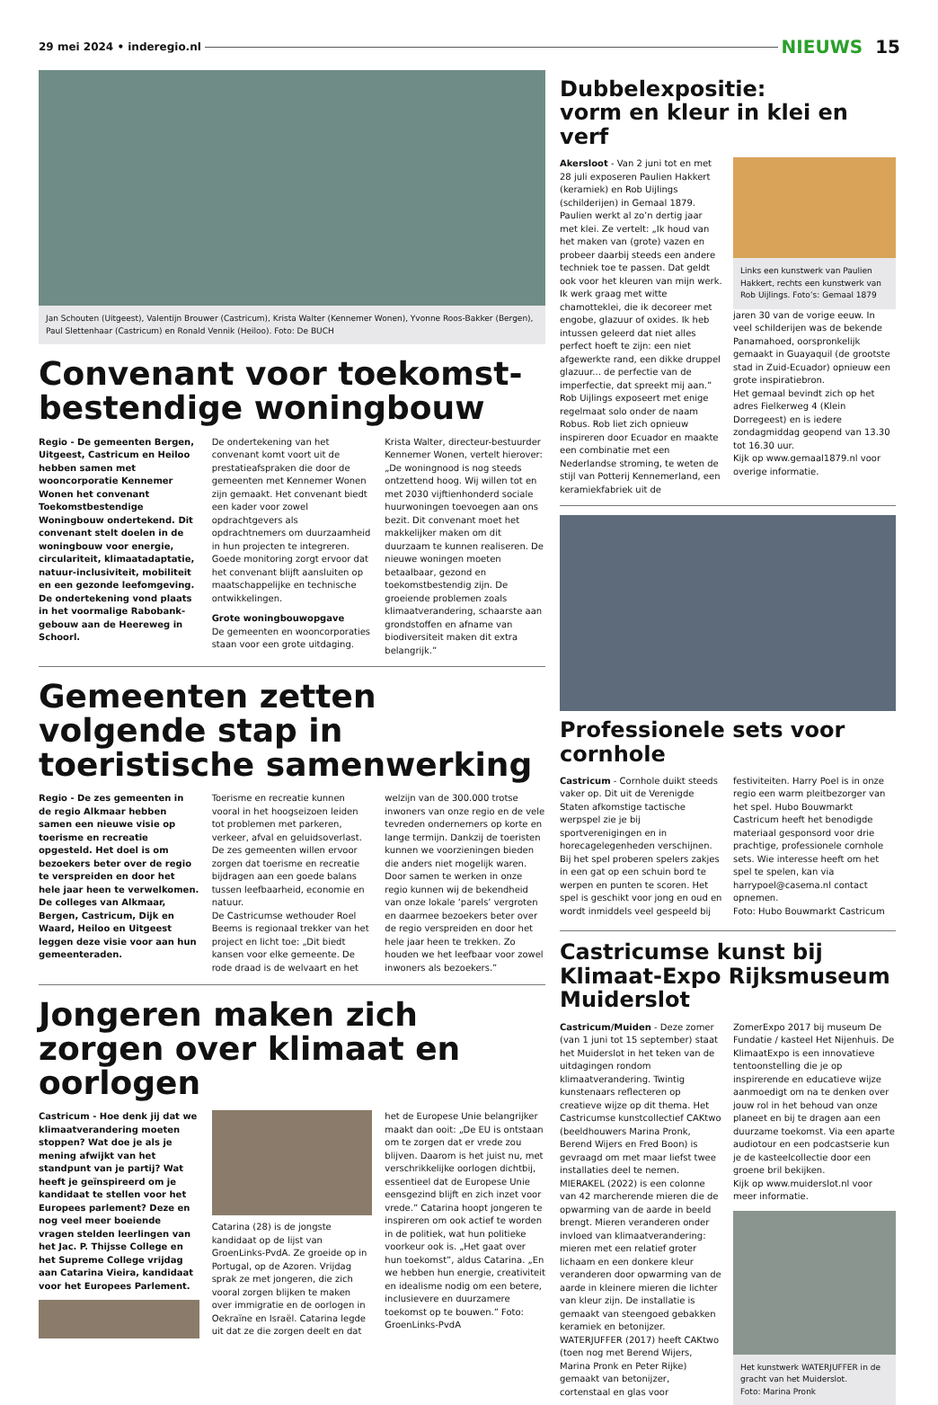29 mei 2024 • inderegio.nl NIEUWS 15
Jan Schouten (Uitgeest), Valentijn Brouwer (Castricum), Krista Walter (Kennemer Wonen), Yvonne Roos-Bakker (Bergen), Paul Slettenhaar (Castricum) en Ronald Vennik (Heiloo). Foto: De BUCH
Convenant voor toekomst-bestendige woningbouw
Regio - De gemeenten Bergen, Uitgeest, Castricum en Heiloo hebben samen met wooncorporatie Kennemer Wonen het convenant Toekomstbestendige Woningbouw ondertekend. Dit convenant stelt doelen in de woningbouw voor energie, circulariteit, klimaatadaptatie, natuur-inclusiviteit, mobiliteit en een gezonde leefomgeving. De ondertekening vond plaats in het voormalige Rabobank-gebouw aan de Heereweg in Schoorl.
De ondertekening van het convenant komt voort uit de prestatieafspraken die door de gemeenten met Kennemer Wonen zijn gemaakt. Het convenant biedt een kader voor zowel opdrachtgevers als opdrachtnemers om duurzaamheid in hun projecten te integreren. Goede monitoring zorgt ervoor dat het convenant blijft aansluiten op maatschappelijke en technische ontwikkelingen.
Grote woningbouwopgave
De gemeenten en wooncorporaties staan voor een grote uitdaging. Krista Walter, directeur-bestuurder Kennemer Wonen, vertelt hierover: „De woningnood is nog steeds ontzettend hoog. Wij willen tot en met 2030 vijftienhonderd sociale huurwoningen toevoegen aan ons bezit. Dit convenant moet het makkelijker maken om dit duurzaam te kunnen realiseren. De nieuwe woningen moeten betaalbaar, gezond en toekomstbestendig zijn. De groeiende problemen zoals klimaatverandering, schaarste aan grondstoffen en afname van biodiversiteit maken dit extra belangrijk.”
Gemeenten zetten volgende stap in toeristische samenwerking
Regio - De zes gemeenten in de regio Alkmaar hebben samen een nieuwe visie op toerisme en recreatie opgesteld. Het doel is om bezoekers beter over de regio te verspreiden en door het hele jaar heen te verwelkomen. De colleges van Alkmaar, Bergen, Castricum, Dijk en Waard, Heiloo en Uitgeest leggen deze visie voor aan hun gemeenteraden.
Toerisme en recreatie kunnen vooral in het hoogseizoen leiden tot problemen met parkeren, verkeer, afval en geluidsoverlast. De zes gemeenten willen ervoor zorgen dat toerisme en recreatie bijdragen aan een goede balans tussen leefbaarheid, economie en natuur.
De Castricumse wethouder Roel Beems is regionaal trekker van het project en licht toe: „Dit biedt kansen voor elke gemeente. De rode draad is de welvaart en het welzijn van de 300.000 trotse inwoners van onze regio en de vele tevreden ondernemers op korte en lange termijn. Dankzij de toeristen kunnen we voorzieningen bieden die anders niet mogelijk waren. Door samen te werken in onze regio kunnen wij de bekendheid van onze lokale ‘parels’ vergroten en daarmee bezoekers beter over de regio verspreiden en door het hele jaar heen te trekken. Zo houden we het leefbaar voor zowel inwoners als bezoekers.”
Jongeren maken zich zorgen over klimaat en oorlogen
Castricum - Hoe denk jij dat we klimaatverandering moeten stoppen? Wat doe je als je mening afwijkt van het standpunt van je partij? Wat heeft je geïnspireerd om je kandidaat te stellen voor het Europees parlement? Deze en nog veel meer boeiende vragen stelden leerlingen van het Jac. P. Thijsse College en het Supreme College vrijdag aan Catarina Vieira, kandidaat voor het Europees Parlement.
Catarina (28) is de jongste kandidaat op de lijst van GroenLinks-PvdA. Ze groeide op in Portugal, op de Azoren. Vrijdag sprak ze met jongeren, die zich vooral zorgen blijken te maken over immigratie en de oorlogen in Oekraïne en Israël. Catarina legde uit dat ze die zorgen deelt en dat het de Europese Unie belangrijker maakt dan ooit: „De EU is ontstaan om te zorgen dat er vrede zou blijven. Daarom is het juist nu, met verschrikkelijke oorlogen dichtbij, essentieel dat de Europese Unie eensgezind blijft en zich inzet voor vrede.” Catarina hoopt jongeren te inspireren om ook actief te worden in de politiek, wat hun politieke voorkeur ook is. „Het gaat over hun toekomst”, aldus Catarina. „En we hebben hun energie, creativiteit en idealisme nodig om een betere, inclusievere en duurzamere toekomst op te bouwen.” Foto: GroenLinks-PvdA
Dubbelexpositie:
vorm en kleur in klei en verf
Akersloot - Van 2 juni tot en met 28 juli exposeren Paulien Hakkert (keramiek) en Rob Uijlings (schilderijen) in Gemaal 1879. Paulien werkt al zo’n dertig jaar met klei. Ze vertelt: „Ik houd van het maken van (grote) vazen en probeer daarbij steeds een andere techniek toe te passen. Dat geldt ook voor het kleuren van mijn werk. Ik werk graag met witte chamotteklei, die ik decoreer met engobe, glazuur of oxides. Ik heb intussen geleerd dat niet alles perfect hoeft te zijn: een niet afgewerkte rand, een dikke druppel glazuur... de perfectie van de imperfectie, dat spreekt mij aan.” Rob Uijlings exposeert met enige regelmaat solo onder de naam Robus. Rob liet zich opnieuw inspireren door Ecuador en maakte een combinatie met een Nederlandse stroming, te weten de stijl van Potterij Kennemerland, een keramiekfabriek uit de
Links een kunstwerk van Paulien Hakkert, rechts een kunstwerk van Rob Uijlings. Foto’s: Gemaal 1879
jaren 30 van de vorige eeuw. In veel schilderijen was de bekende Panamahoed, oorspronkelijk gemaakt in Guayaquil (de grootste stad in Zuid-Ecuador) opnieuw een grote inspiratiebron.
Het gemaal bevindt zich op het adres Fielkerweg 4 (Klein Dorregeest) en is iedere zondagmiddag geopend van 13.30 tot 16.30 uur.
Kijk op www.gemaal1879.nl voor overige informatie.
Professionele sets voor cornhole
Castricum - Cornhole duikt steeds vaker op. Dit uit de Verenigde Staten afkomstige tactische werpspel zie je bij sportverenigingen en in horecagelegenheden verschijnen.
Bij het spel proberen spelers zakjes in een gat op een schuin bord te werpen en punten te scoren. Het spel is geschikt voor jong en oud en wordt inmiddels veel gespeeld bij festiviteiten. Harry Poel is in onze regio een warm pleitbezorger van het spel. Hubo Bouwmarkt Castricum heeft het benodigde materiaal gesponsord voor drie prachtige, professionele cornhole sets. Wie interesse heeft om het spel te spelen, kan via harrypoel@casema.nl contact opnemen.
Foto: Hubo Bouwmarkt Castricum
Castricumse kunst bij Klimaat-Expo Rijksmuseum Muiderslot
Castricum/Muiden - Deze zomer (van 1 juni tot 15 september) staat het Muiderslot in het teken van de uitdagingen rondom klimaatverandering. Twintig kunstenaars reflecteren op creatieve wijze op dit thema. Het Castricumse kunstcollectief CAKtwo (beeldhouwers Marina Pronk, Berend Wijers en Fred Boon) is gevraagd om met maar liefst twee installaties deel te nemen.
MIERAKEL (2022) is een colonne van 42 marcherende mieren die de opwarming van de aarde in beeld brengt. Mieren veranderen onder invloed van klimaatverandering: mieren met een relatief groter lichaam en een donkere kleur veranderen door opwarming van de aarde in kleinere mieren die lichter van kleur zijn. De installatie is gemaakt van steengoed gebakken keramiek en betonijzer. WATERJUFFER (2017) heeft CAKtwo (toen nog met Berend Wijers, Marina Pronk en Peter Rijke) gemaakt van betonijzer, cortenstaal en glas voor ZomerExpo 2017 bij museum De Fundatie / kasteel Het Nijenhuis. De KlimaatExpo is een innovatieve tentoonstelling die je op inspirerende en educatieve wijze aanmoedigt om na te denken over jouw rol in het behoud van onze planeet en bij te dragen aan een duurzame toekomst. Via een aparte audiotour en een podcastserie kun je de kasteelcollectie door een groene bril bekijken.
Kijk op www.muiderslot.nl voor meer informatie.
Het kunstwerk WATERJUFFER in de gracht van het Muiderslot.
Foto: Marina Pronk